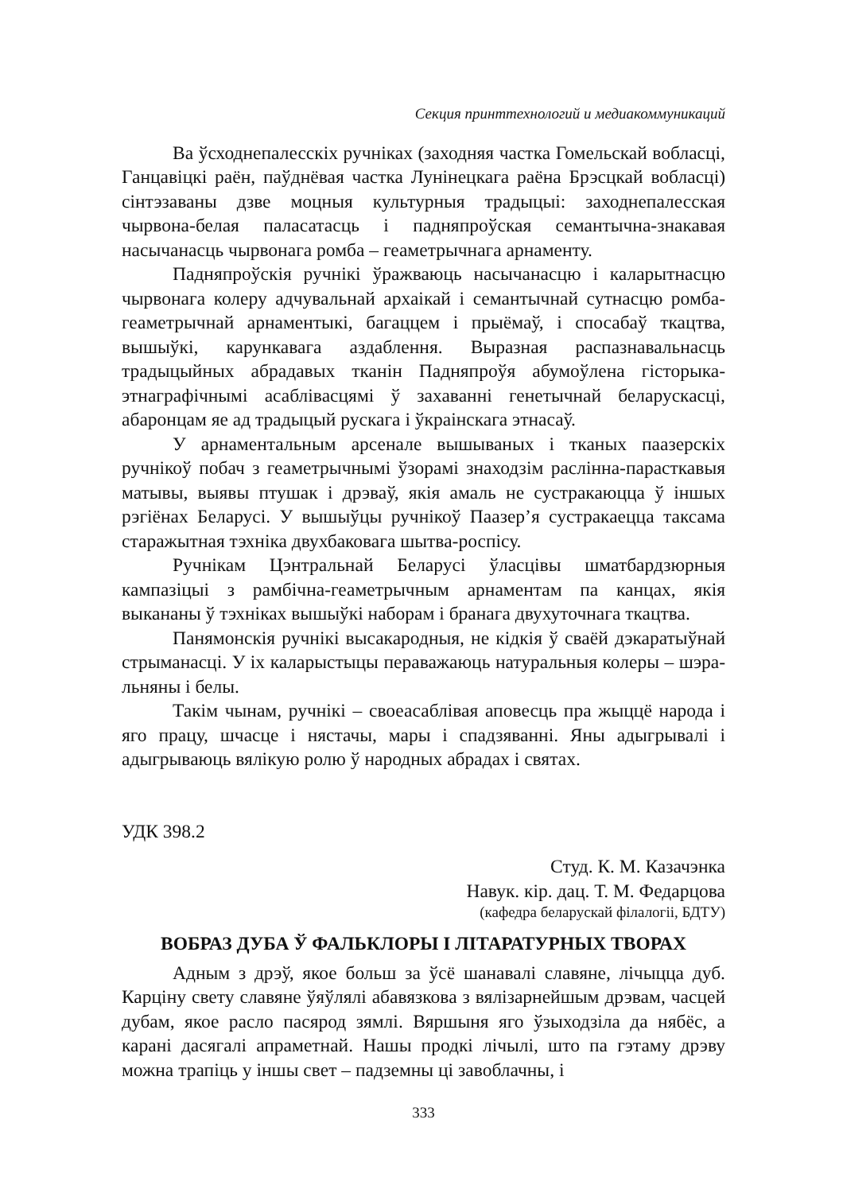Секция принттехнологий и медиакоммуникаций
Ва ўсходнепалесскіх ручніках (заходняя частка Гомельскай вобласці, Ганцавіцкі раён, паўднёвая частка Лунінецкага раёна Брэсцкай вобласці) сінтэзаваны дзве моцныя культурныя традыцыі: заходнепалесская чырвона-белая паласатасць і падняпроўская семантычна-знакавая насычанасць чырвонага ромба – геаметрычнага арнаменту.
Падняпроўскія ручнікі ўражваюць насычанасцю і каларытнасцю чырвонага колеру адчувальнай архаікай і семантычнай сутнасцю ромба-геаметрычнай арнаментыкі, багаццем і прыёмаў, і спосабаў ткацтва, вышыўкі, карункавага аздаблення. Выразная распазнавальнасць традыцыйных абрадавых тканін Падняпроўя абумоўлена гісторыка-этнаграфічнымі асаблівасцямі ў захаванні генетычнай беларускасці, абаронцам яе ад традыцый рускага і ўкраінскага этнасаў.
У арнаментальным арсенале вышываных і тканых паазерскіх ручнікоў побач з геаметрычнымі ўзорамі знаходзім раслінна-парасткавыя матывы, выявы птушак і дрэваў, якія амаль не сустракаюцца ў іншых рэгіёнах Беларусі. У вышыўцы ручнікоў Паазер’я сустракаецца таксама старажытная тэхніка двухбаковага шытва-роспісу.
Ручнікам Цэнтральнай Беларусі ўласцівы шматбардзюрныя кампазіцыі з рамбічна-геаметрычным арнаментам па канцах, якія выкананы ў тэхніках вышыўкі наборам і бранага двухуточнага ткацтва.
Панямонскія ручнікі высакародныя, не кідкія ў сваёй дэкаратыўнай стрыманасці. У іх каларыстыцы пераважаюць натуральныя колеры – шэра-льняны і белы.
Такім чынам, ручнікі – своеасаблівая аповесць пра жыццё народа і яго працу, шчасце і нястачы, мары і спадзяванні. Яны адыгрывалі і адыгрываюць вялікую ролю ў народных абрадах і святах.
УДК 398.2
Студ. К. М. Казачэнка
Навук. кір. дац. Т. М. Федарцова
(кафедра беларускай філалогіі, БДТУ)
ВОБРАЗ ДУБА Ў ФАЛЬКЛОРЫ І ЛІТАРАТУРНЫХ ТВОРАХ
Адным з дрэў, якое больш за ўсё шанавалі славяне, лічыцца дуб. Карціну свету славяне ўяўлялі абавязкова з вялізарнейшым дрэвам, часцей дубам, якое расло пасярод зямлі. Вяршыня яго ўзыходзіла да нябёс, а карані дасягалі апраметнай. Нашы продкі лічылі, што па гэтаму дрэву можна трапіць у іншы свет – падземны ці завоблачны, і
333